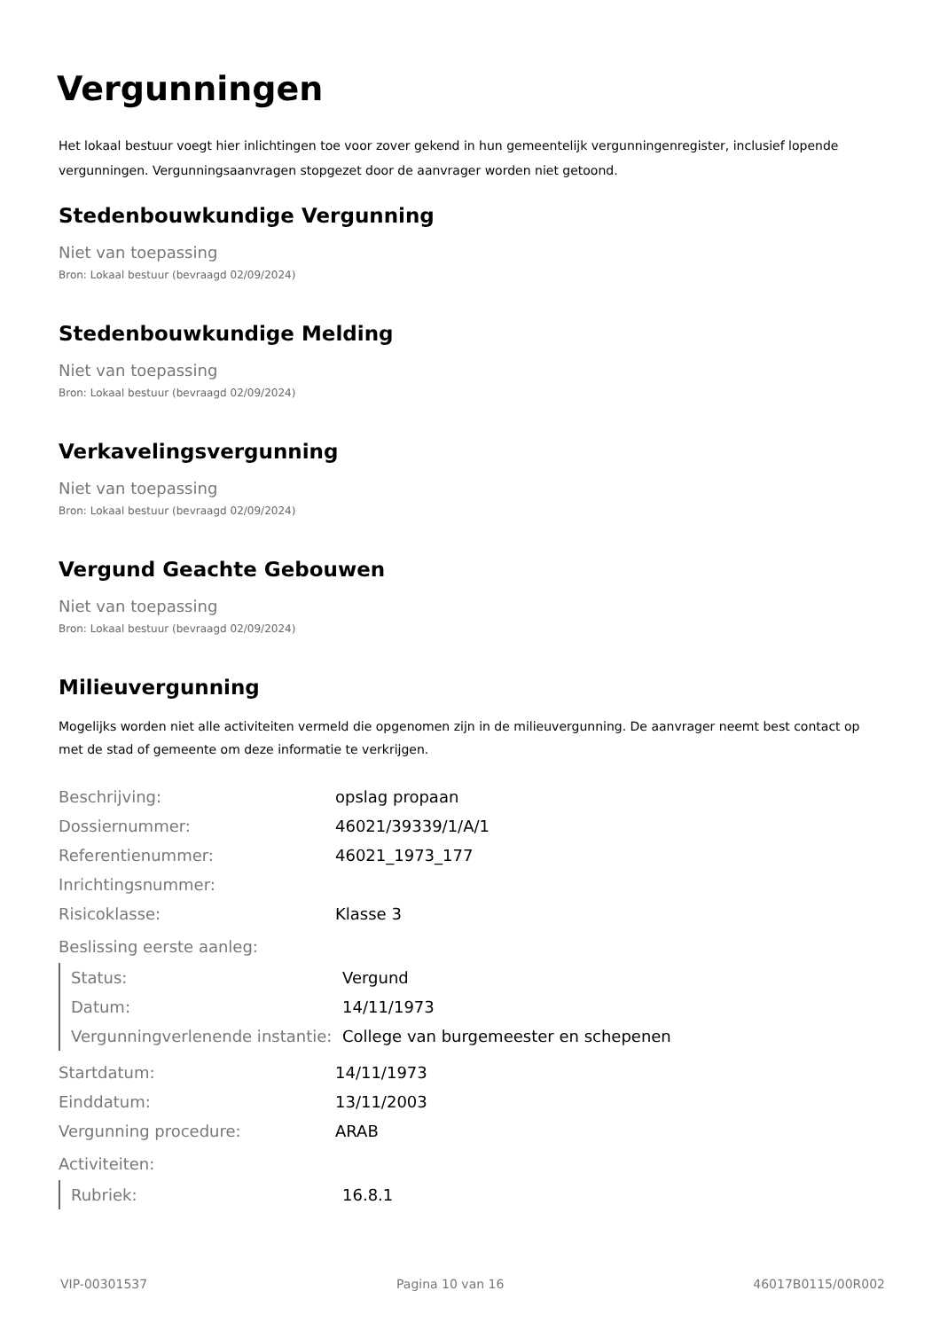Vergunningen
Het lokaal bestuur voegt hier inlichtingen toe voor zover gekend in hun gemeentelijk vergunningenregister, inclusief lopende vergunningen. Vergunningsaanvragen stopgezet door de aanvrager worden niet getoond.
Stedenbouwkundige Vergunning
Niet van toepassing
Bron: Lokaal bestuur (bevraagd 02/09/2024)
Stedenbouwkundige Melding
Niet van toepassing
Bron: Lokaal bestuur (bevraagd 02/09/2024)
Verkavelingsvergunning
Niet van toepassing
Bron: Lokaal bestuur (bevraagd 02/09/2024)
Vergund Geachte Gebouwen
Niet van toepassing
Bron: Lokaal bestuur (bevraagd 02/09/2024)
Milieuvergunning
Mogelijks worden niet alle activiteiten vermeld die opgenomen zijn in de milieuvergunning. De aanvrager neemt best contact op met de stad of gemeente om deze informatie te verkrijgen.
| Beschrijving: | opslag propaan |
| Dossiernummer: | 46021/39339/1/A/1 |
| Referentienummer: | 46021_1973_177 |
| Inrichtingsnummer: | |
| Risicoklasse: | Klasse 3 |
Beslissing eerste aanleg:
| Status: | Vergund |
| Datum: | 14/11/1973 |
| Vergunningverlenende instantie: | College van burgemeester en schepenen |
| Startdatum: | 14/11/1973 |
| Einddatum: | 13/11/2003 |
| Vergunning procedure: | ARAB |
Activiteiten:
| Rubriek: | 16.8.1 |
VIP-00301537 Pagina 10 van 16 46017B0115/00R002